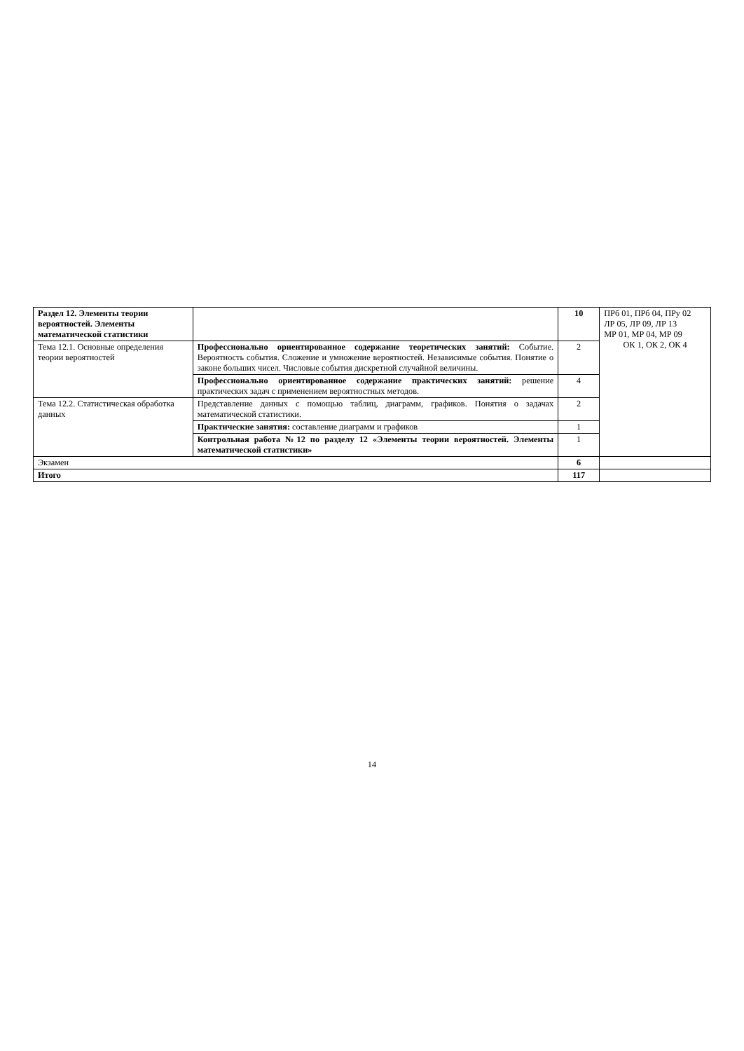| Раздел 12. Элементы теории вероятностей. Элементы математической статистики | | 10 | ПРб 01, ПРб 04, ПРу 02 ЛР 05, ЛР 09, ЛР 13 МР 01, МР 04, МР 09 ОК 1, ОК 2, ОК 4 |
| Тема 12.1. Основные определения теории вероятностей | Профессионально ориентированное содержание теоретических занятий: Событие. Вероятность события. Сложение и умножение вероятностей. Независимые события. Понятие о законе больших чисел. Числовые события дискретной случайной величины. | 2 | |
| | Профессионально ориентированное содержание практических занятий: решение практических задач с применением вероятностных методов. | 4 | |
| Тема 12.2. Статистическая обработка данных | Представление данных с помощью таблиц, диаграмм, графиков. Понятия о задачах математической статистики. | 2 | |
| | Практические занятия: составление диаграмм и графиков | 1 | |
| | Контрольная работа №12 по разделу 12 «Элементы теории вероятностей. Элементы математической статистики» | 1 | |
| Экзамен | | 6 | |
| Итого | | 117 | |
14